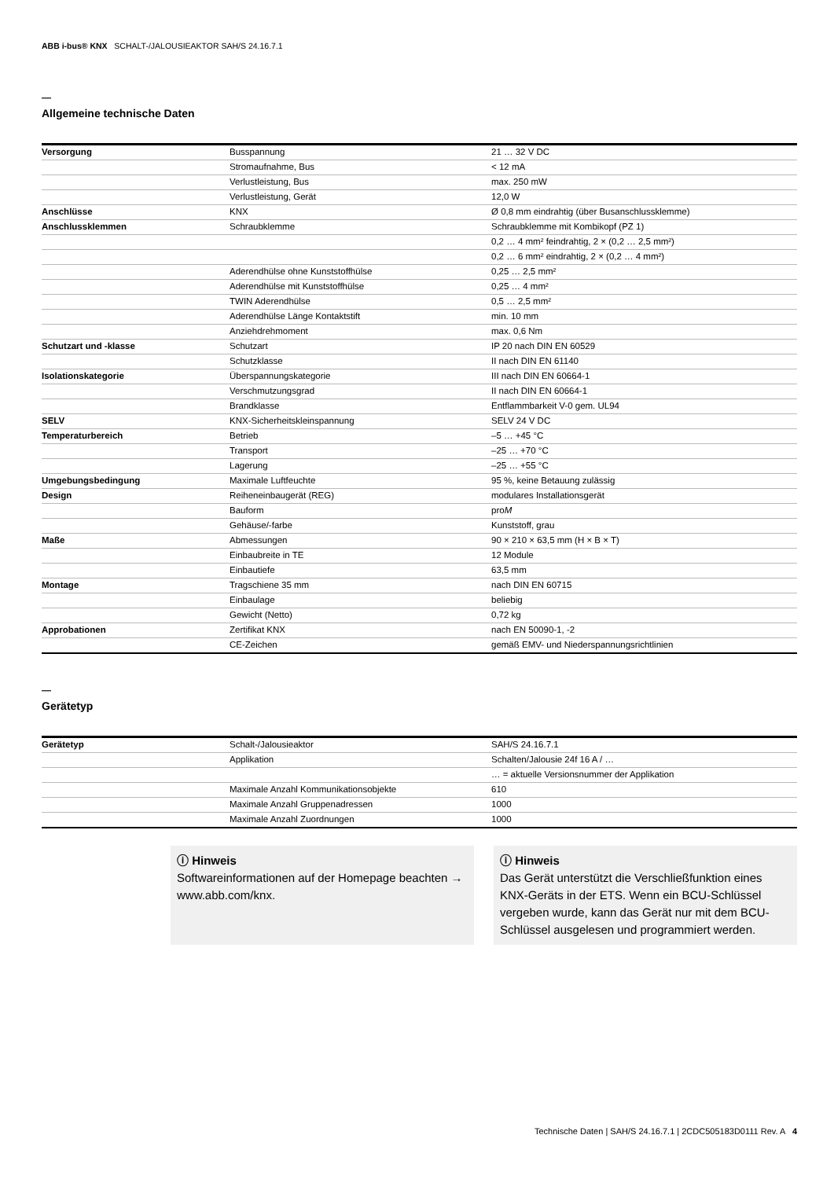ABB i-bus® KNX SCHALT-/JALOUSIEAKTOR SAH/S 24.16.7.1
—
Allgemeine technische Daten
| Versorgung | Busspannung | 21 … 32 V DC |
| | Stromaufnahme, Bus | < 12 mA |
| | Verlustleistung, Bus | max. 250 mW |
| | Verlustleistung, Gerät | 12,0 W |
| Anschlüsse | KNX | Ø 0,8 mm eindrahtig (über Busanschlussklemme) |
| Anschlussklemmen | Schraubklemme | Schraubklemme mit Kombikopf (PZ 1) |
| | | 0,2 … 4 mm² feindrahtig, 2 × (0,2 … 2,5 mm²) |
| | | 0,2 … 6 mm² eindrahtig, 2 × (0,2 … 4 mm²) |
| | Aderendhülse ohne Kunststoffhülse | 0,25 … 2,5 mm² |
| | Aderendhülse mit Kunststoffhülse | 0,25 … 4 mm² |
| | TWIN Aderendhülse | 0,5 … 2,5 mm² |
| | Aderendhülse Länge Kontaktstift | min. 10 mm |
| | Anziehdrehmoment | max. 0,6 Nm |
| Schutzart und -klasse | Schutzart | IP 20 nach DIN EN 60529 |
| | Schutzklasse | II nach DIN EN 61140 |
| Isolationskategorie | Überspannungskategorie | III nach DIN EN 60664-1 |
| | Verschmutzungsgrad | II nach DIN EN 60664-1 |
| | Brandklasse | Entflammbarkeit V-0 gem. UL94 |
| SELV | KNX-Sicherheitskleinspannung | SELV 24 V DC |
| Temperaturbereich | Betrieb | –5 … +45 °C |
| | Transport | –25 … +70 °C |
| | Lagerung | –25 … +55 °C |
| Umgebungsbedingung | Maximale Luftfeuchte | 95 %, keine Betauung zulässig |
| Design | Reiheneinbaugerät (REG) | modulares Installationsgerät |
| | Bauform | pro M |
| | Gehäuse/-farbe | Kunststoff, grau |
| Maße | Abmessungen | 90 × 210 × 63,5 mm (H × B × T) |
| | Einbaubreite in TE | 12 Module |
| | Einbautiefe | 63,5 mm |
| Montage | Tragschiene 35 mm | nach DIN EN 60715 |
| | Einbaulage | beliebig |
| | Gewicht (Netto) | 0,72 kg |
| Approbationen | Zertifikat KNX | nach EN 50090-1, -2 |
| | CE-Zeichen | gemäß EMV- und Niederspannungsrichtlinien |
—
Gerätetyp
| Gerätetyp | Schalt-/Jalousieaktor | SAH/S 24.16.7.1 |
| | Applikation | Schalten/Jalousie 24f 16 A / … |
| | | … = aktuelle Versionsnummer der Applikation |
| | Maximale Anzahl Kommunikationsobjekte | 610 |
| | Maximale Anzahl Gruppenadressen | 1000 |
| | Maximale Anzahl Zuordnungen | 1000 |
ⓘ Hinweis
Softwareinformationen auf der Homepage beachten → www.abb.com/knx.
ⓘ Hinweis
Das Gerät unterstützt die Verschließfunktion eines KNX-Geräts in der ETS. Wenn ein BCU-Schlüssel vergeben wurde, kann das Gerät nur mit dem BCU-Schlüssel ausgelesen und programmiert werden.
Technische Daten | SAH/S 24.16.7.1 | 2CDC505183D0111 Rev. A 4